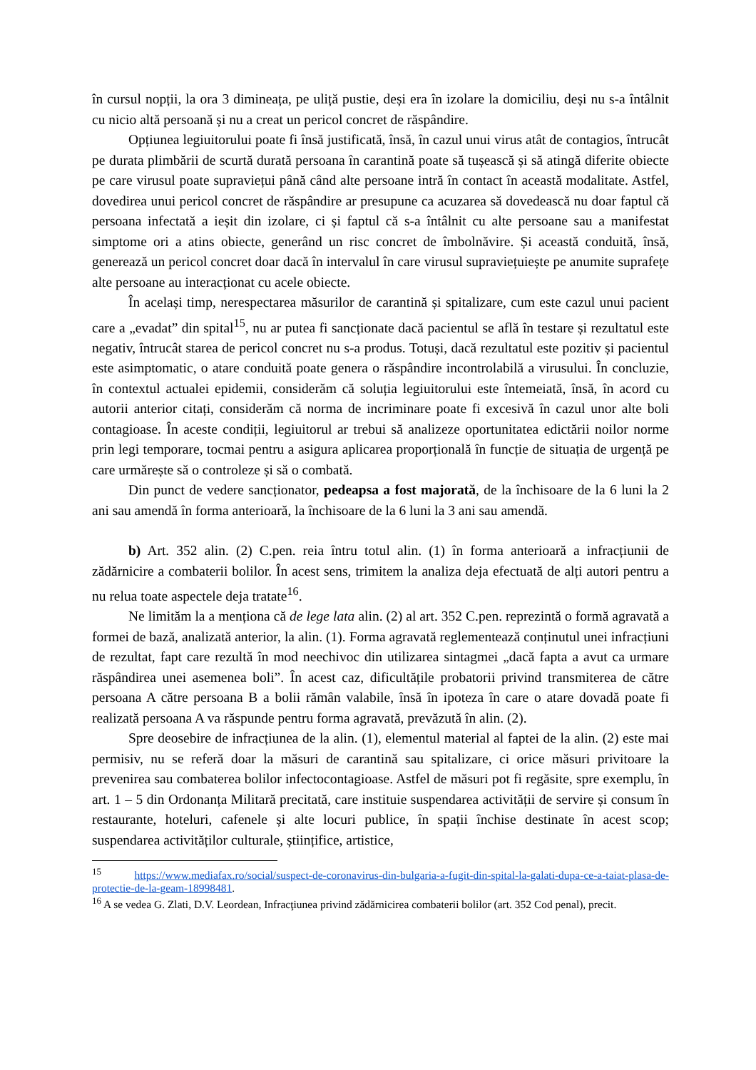în cursul nopții, la ora 3 dimineața, pe uliță pustie, deși era în izolare la domiciliu, deși nu s-a întâlnit cu nicio altă persoană și nu a creat un pericol concret de răspândire.
Opțiunea legiuitorului poate fi însă justificată, însă, în cazul unui virus atât de contagios, întrucât pe durata plimbării de scurtă durată persoana în carantină poate să tușească și să atingă diferite obiecte pe care virusul poate supraviețui până când alte persoane intră în contact în această modalitate. Astfel, dovedirea unui pericol concret de răspândire ar presupune ca acuzarea să dovedească nu doar faptul că persoana infectată a ieșit din izolare, ci și faptul că s-a întâlnit cu alte persoane sau a manifestat simptome ori a atins obiecte, generând un risc concret de îmbolnăvire. Și această conduită, însă, generează un pericol concret doar dacă în intervalul în care virusul supraviețuiește pe anumite suprafețe alte persoane au interacționat cu acele obiecte.
În același timp, nerespectarea măsurilor de carantină și spitalizare, cum este cazul unui pacient care a „evadat” din spital<sup>15</sup>, nu ar putea fi sancționate dacă pacientul se află în testare și rezultatul este negativ, întrucât starea de pericol concret nu s-a produs. Totuși, dacă rezultatul este pozitiv și pacientul este asimptomatic, o atare conduită poate genera o răspândire incontrolabilă a virusului. În concluzie, în contextul actualei epidemii, considerăm că soluția legiuitorului este întemeiată, însă, în acord cu autorii anterior citați, considerăm că norma de incriminare poate fi excesivă în cazul unor alte boli contagioase. În aceste condiții, legiuitorul ar trebui să analizeze oportunitatea edictării noilor norme prin legi temporare, tocmai pentru a asigura aplicarea proporțională în funcție de situația de urgență pe care urmărește să o controleze și să o combată.
Din punct de vedere sancționator, pedeapsa a fost majorată, de la închisoare de la 6 luni la 2 ani sau amendă în forma anterioară, la închisoare de la 6 luni la 3 ani sau amendă.
b) Art. 352 alin. (2) C.pen. reia întru totul alin. (1) în forma anterioară a infracțiunii de zădărnicire a combaterii bolilor. În acest sens, trimitem la analiza deja efectuată de alți autori pentru a nu relua toate aspectele deja tratate<sup>16</sup>.
Ne limităm la a menționa că de lege lata alin. (2) al art. 352 C.pen. reprezintă o formă agravată a formei de bază, analizată anterior, la alin. (1). Forma agravată reglementează conținutul unei infracțiuni de rezultat, fapt care rezultă în mod neechivoc din utilizarea sintagmei „dacă fapta a avut ca urmare răspândirea unei asemenea boli”. În acest caz, dificultățile probatorii privind transmiterea de către persoana A către persoana B a bolii rămân valabile, însă în ipoteza în care o atare dovadă poate fi realizată persoana A va răspunde pentru forma agravată, prevăzută în alin. (2).
Spre deosebire de infracțiunea de la alin. (1), elementul material al faptei de la alin. (2) este mai permisiv, nu se referă doar la măsuri de carantină sau spitalizare, ci orice măsuri privitoare la prevenirea sau combaterea bolilor infectocontagioase. Astfel de măsuri pot fi regăsite, spre exemplu, în art. 1 – 5 din Ordonanța Militară precitată, care instituie suspendarea activității de servire și consum în restaurante, hoteluri, cafenele și alte locuri publice, în spații închise destinate în acest scop; suspendarea activităților culturale, științifice, artistice,
<sup>15</sup> https://www.mediafax.ro/social/suspect-de-coronavirus-din-bulgaria-a-fugit-din-spital-la-galati-dupa-ce-a-taiat-plasa-de-protectie-de-la-geam-18998481.
<sup>16</sup> A se vedea G. Zlati, D.V. Leordean, Infracţiunea privind zădărnicirea combaterii bolilor (art. 352 Cod penal), precit.